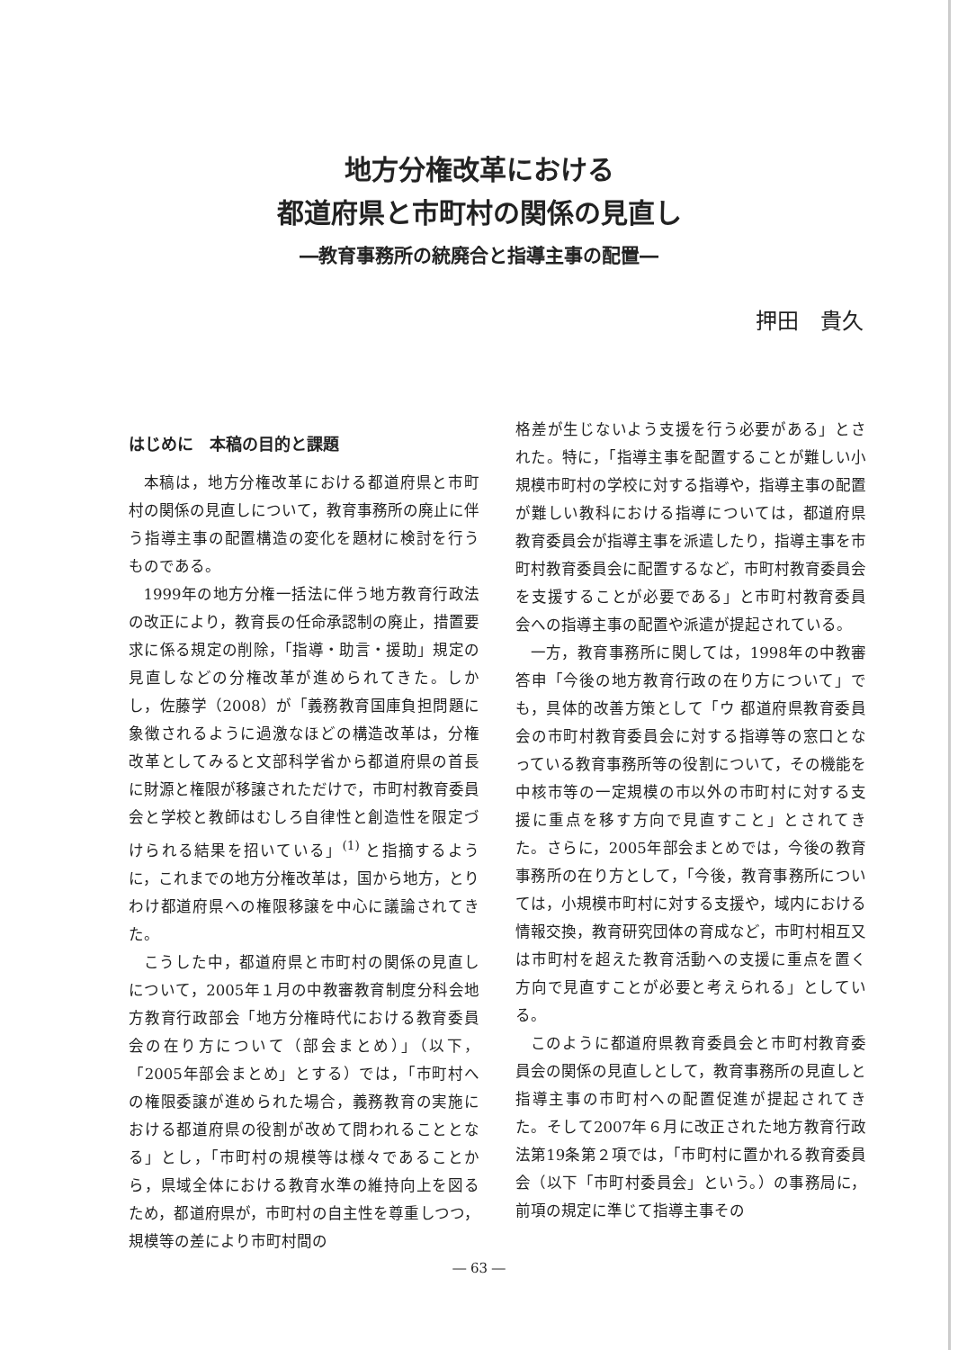地方分権改革における
都道府県と市町村の関係の見直し
―教育事務所の統廃合と指導主事の配置―
押田　貴久
はじめに　本稿の目的と課題
本稿は，地方分権改革における都道府県と市町村の関係の見直しについて，教育事務所の廃止に伴う指導主事の配置構造の変化を題材に検討を行うものである。
1999年の地方分権一括法に伴う地方教育行政法の改正により，教育長の任命承認制の廃止，措置要求に係る規定の削除，「指導・助言・援助」規定の見直しなどの分権改革が進められてきた。しかし，佐藤学（2008）が「義務教育国庫負担問題に象徴されるように過激なほどの構造改革は，分権改革としてみると文部科学省から都道府県の首長に財源と権限が移譲されただけで，市町村教育委員会と学校と教師はむしろ自律性と創造性を限定づけられる結果を招いている」<sup>(1)</sup> と指摘するように，これまでの地方分権改革は，国から地方，とりわけ都道府県への権限移譲を中心に議論されてきた。
こうした中，都道府県と市町村の関係の見直しについて，2005年１月の中教審教育制度分科会地方教育行政部会「地方分権時代における教育委員会の在り方について（部会まとめ）」（以下，「2005年部会まとめ」とする）では，「市町村への権限委譲が進められた場合，義務教育の実施における都道府県の役割が改めて問われることとなる」とし，「市町村の規模等は様々であることから，県域全体における教育水準の維持向上を図るため，都道府県が，市町村の自主性を尊重しつつ，規模等の差により市町村間の
格差が生じないよう支援を行う必要がある」とされた。特に，「指導主事を配置することが難しい小規模市町村の学校に対する指導や，指導主事の配置が難しい教科における指導については，都道府県教育委員会が指導主事を派遣したり，指導主事を市町村教育委員会に配置するなど，市町村教育委員会を支援することが必要である」と市町村教育委員会への指導主事の配置や派遣が提起されている。
一方，教育事務所に関しては，1998年の中教審答申「今後の地方教育行政の在り方について」でも，具体的改善方策として「ウ 都道府県教育委員会の市町村教育委員会に対する指導等の窓口となっている教育事務所等の役割について，その機能を中核市等の一定規模の市以外の市町村に対する支援に重点を移す方向で見直すこと」とされてきた。さらに，2005年部会まとめでは，今後の教育事務所の在り方として，「今後，教育事務所については，小規模市町村に対する支援や，域内における情報交換，教育研究団体の育成など，市町村相互又は市町村を超えた教育活動への支援に重点を置く方向で見直すことが必要と考えられる」としている。
このように都道府県教育委員会と市町村教育委員会の関係の見直しとして，教育事務所の見直しと指導主事の市町村への配置促進が提起されてきた。そして2007年６月に改正された地方教育行政法第19条第２項では，「市町村に置かれる教育委員会（以下「市町村委員会」という。）の事務局に，前項の規定に準じて指導主事その
― 63 ―